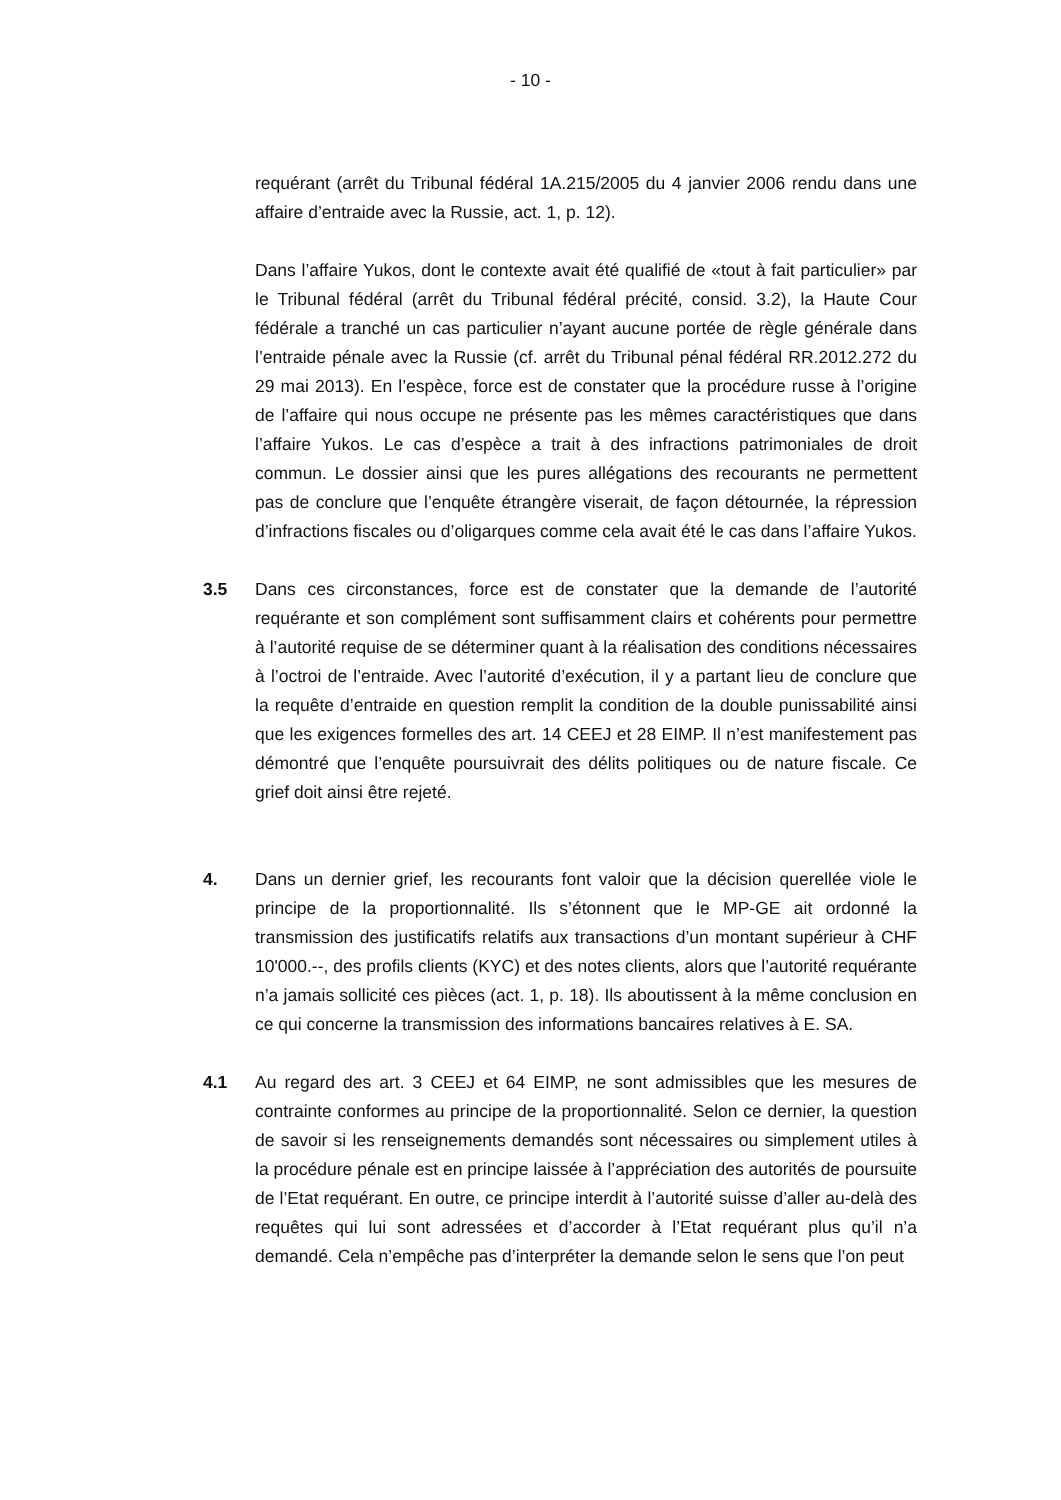- 10 -
requérant (arrêt du Tribunal fédéral 1A.215/2005 du 4 janvier 2006 rendu dans une affaire d’entraide avec la Russie, act. 1, p. 12).
Dans l’affaire Yukos, dont le contexte avait été qualifié de «tout à fait particulier» par le Tribunal fédéral (arrêt du Tribunal fédéral précité, consid. 3.2), la Haute Cour fédérale a tranché un cas particulier n’ayant aucune portée de règle générale dans l’entraide pénale avec la Russie (cf. arrêt du Tribunal pénal fédéral RR.2012.272 du 29 mai 2013). En l’espèce, force est de constater que la procédure russe à l’origine de l’affaire qui nous occupe ne présente pas les mêmes caractéristiques que dans l’affaire Yukos. Le cas d’espèce a trait à des infractions patrimoniales de droit commun. Le dossier ainsi que les pures allégations des recourants ne permettent pas de conclure que l’enquête étrangère viserait, de façon détournée, la répression d’infractions fiscales ou d’oligarques comme cela avait été le cas dans l’affaire Yukos.
3.5 Dans ces circonstances, force est de constater que la demande de l’autorité requérante et son complément sont suffisamment clairs et cohérents pour permettre à l’autorité requise de se déterminer quant à la réalisation des conditions nécessaires à l’octroi de l’entraide. Avec l’autorité d’exécution, il y a partant lieu de conclure que la requête d’entraide en question remplit la condition de la double punissabilité ainsi que les exigences formelles des art. 14 CEEJ et 28 EIMP. Il n’est manifestement pas démontré que l’enquête poursuivrait des délits politiques ou de nature fiscale. Ce grief doit ainsi être rejeté.
4. Dans un dernier grief, les recourants font valoir que la décision querellée viole le principe de la proportionnalité. Ils s’étonnent que le MP-GE ait ordonné la transmission des justificatifs relatifs aux transactions d’un montant supérieur à CHF 10'000.--, des profils clients (KYC) et des notes clients, alors que l’autorité requérante n’a jamais sollicité ces pièces (act. 1, p. 18). Ils aboutissent à la même conclusion en ce qui concerne la transmission des informations bancaires relatives à E. SA.
4.1 Au regard des art. 3 CEEJ et 64 EIMP, ne sont admissibles que les mesures de contrainte conformes au principe de la proportionnalité. Selon ce dernier, la question de savoir si les renseignements demandés sont nécessaires ou simplement utiles à la procédure pénale est en principe laissée à l’appréciation des autorités de poursuite de l’Etat requérant. En outre, ce principe interdit à l’autorité suisse d’aller au-delà des requêtes qui lui sont adressées et d’accorder à l’Etat requérant plus qu’il n’a demandé. Cela n’empêche pas d’interpréter la demande selon le sens que l’on peut